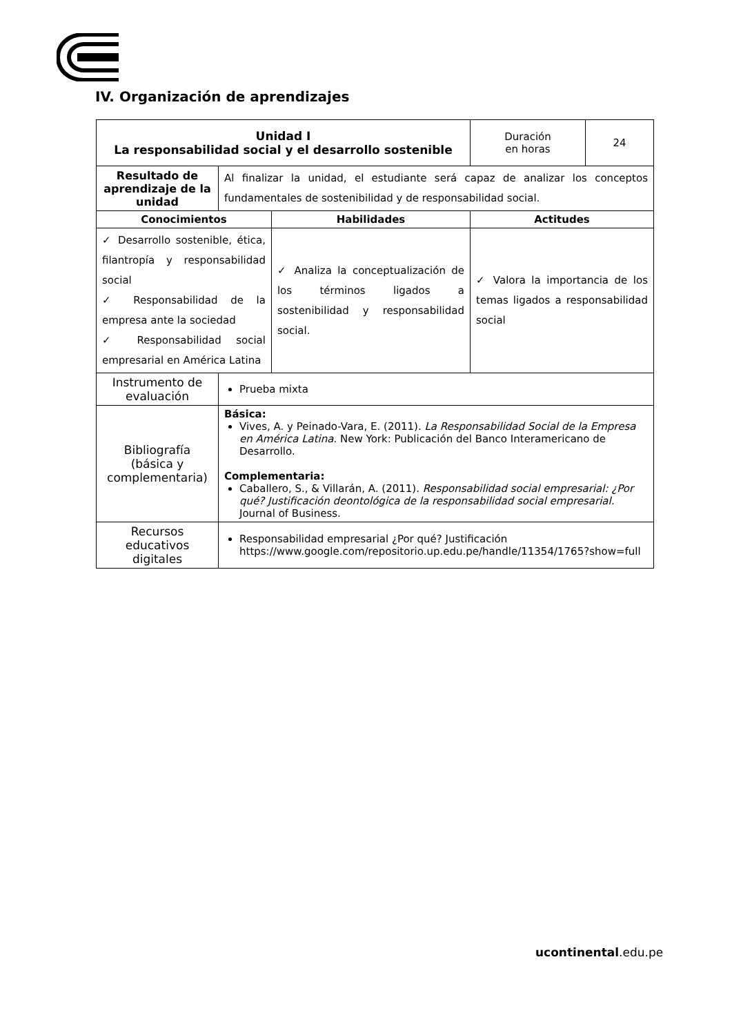IV. Organización de aprendizajes
| Unidad I La responsabilidad social y el desarrollo sostenible | | | Duración en horas | 24 |
| Resultado de aprendizaje de la unidad | Al finalizar la unidad, el estudiante será capaz de analizar los conceptos fundamentales de sostenibilidad y de responsabilidad social. | | | |
| Conocimientos | | Habilidades | Actitudes | |
| ✓ Desarrollo sostenible, ética, filantropía y responsabilidad social ✓ Responsabilidad de la empresa ante la sociedad ✓ Responsabilidad social empresarial en América Latina | | ✓ Analiza la conceptualización de los términos ligados a sostenibilidad y responsabilidad social. | ✓ Valora la importancia de los temas ligados a responsabilidad social | |
| Instrumento de evaluación | Prueba mixta | | | |
| Bibliografía (básica y complementaria) | Básica: Vives, A. y Peinado-Vara, E. (2011). La Responsabilidad Social de la Empresa en América Latina . New York: Publicación del Banco Interamericano de Desarrollo. Complementaria: Caballero, S., & Villarán, A. (2011). Responsabilidad social empresarial: ¿Por qué? Justificación deontológica de la responsabilidad social empresarial. Journal of Business. | | | |
| Recursos educativos digitales | Responsabilidad empresarial ¿Por qué? Justificación https://www.google.com/repositorio.up.edu.pe/handle/11354/1765?show=full | | | |
ucontinental.edu.pe